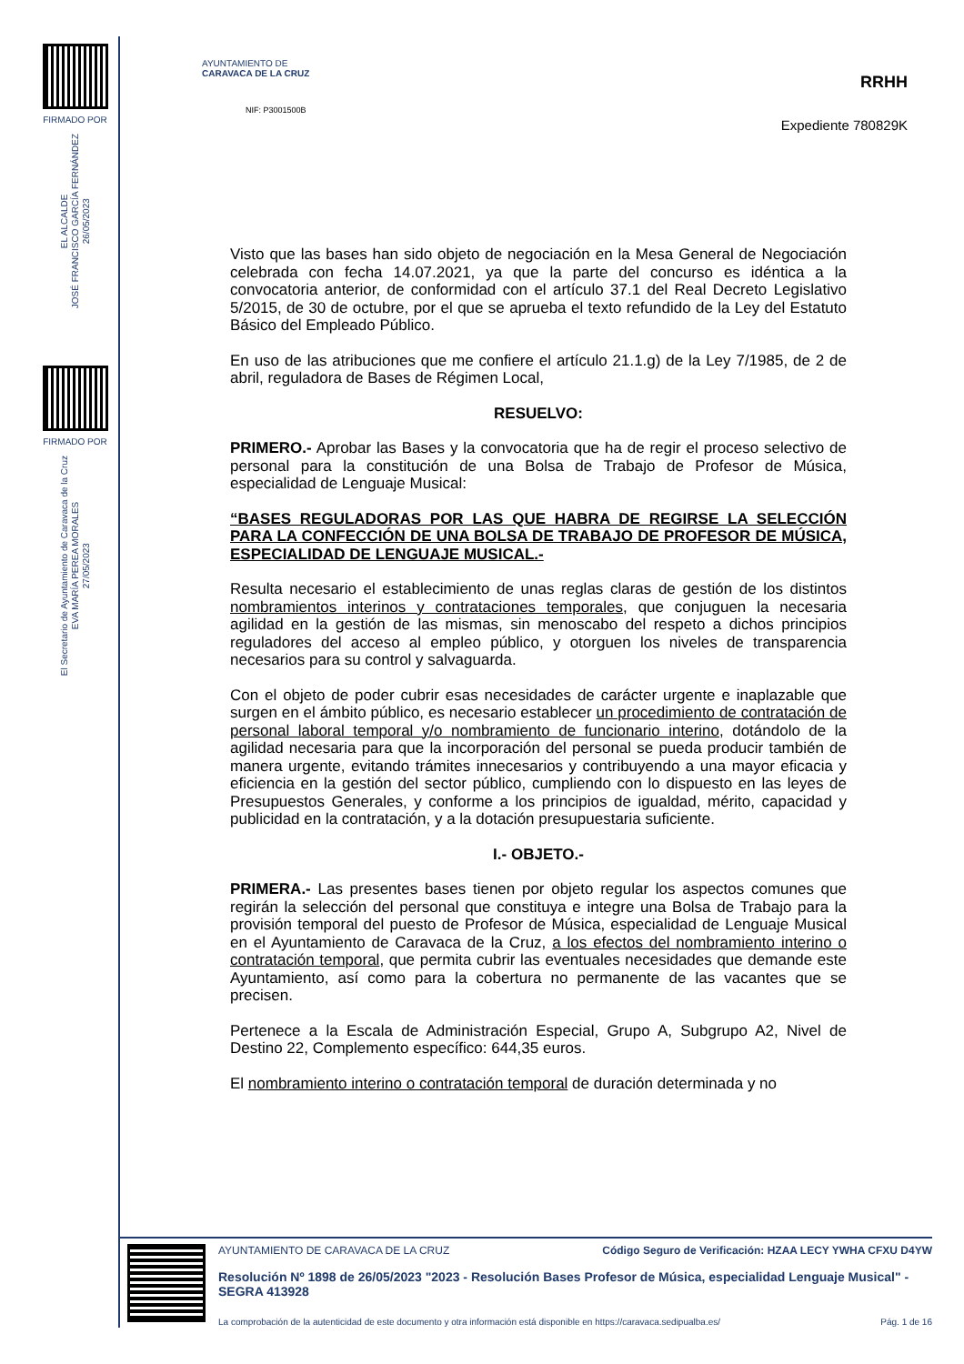FIRMADO POR
EL ALCALDE
JOSÉ FRANCISCO GARCÍA FERNÁNDEZ
26/05/2023
FIRMADO POR
El Secretario de Ayuntamiento de Caravaca de la Cruz
EVA MARÍA PEREA MORALES
27/05/2023
RRHH
Expediente 780829K
AYUNTAMIENTO DE
CARAVACA DE LA CRUZ
NIF: P3001500B
Visto que las bases han sido objeto de negociación en la Mesa General de Negociación celebrada con fecha 14.07.2021, ya que la parte del concurso es idéntica a la convocatoria anterior, de conformidad con el artículo 37.1 del Real Decreto Legislativo 5/2015, de 30 de octubre, por el que se aprueba el texto refundido de la Ley del Estatuto Básico del Empleado Público.
En uso de las atribuciones que me confiere el artículo 21.1.g) de la Ley 7/1985, de 2 de abril, reguladora de Bases de Régimen Local,
RESUELVO:
PRIMERO.- Aprobar las Bases y la convocatoria que ha de regir el proceso selectivo de personal para la constitución de una Bolsa de Trabajo de Profesor de Música, especialidad de Lenguaje Musical:
“BASES REGULADORAS POR LAS QUE HABRA DE REGIRSE LA SELECCIÓN PARA LA CONFECCIÓN DE UNA BOLSA DE TRABAJO DE PROFESOR DE MÚSICA, ESPECIALIDAD DE LENGUAJE MUSICAL.-
Resulta necesario el establecimiento de unas reglas claras de gestión de los distintos nombramientos interinos y contrataciones temporales, que conjuguen la necesaria agilidad en la gestión de las mismas, sin menoscabo del respeto a dichos principios reguladores del acceso al empleo público, y otorguen los niveles de transparencia necesarios para su control y salvaguarda.
Con el objeto de poder cubrir esas necesidades de carácter urgente e inaplazable que surgen en el ámbito público, es necesario establecer un procedimiento de contratación de personal laboral temporal y/o nombramiento de funcionario interino, dotándolo de la agilidad necesaria para que la incorporación del personal se pueda producir también de manera urgente, evitando trámites innecesarios y contribuyendo a una mayor eficacia y eficiencia en la gestión del sector público, cumpliendo con lo dispuesto en las leyes de Presupuestos Generales, y conforme a los principios de igualdad, mérito, capacidad y publicidad en la contratación, y a la dotación presupuestaria suficiente.
I.- OBJETO.-
PRIMERA.- Las presentes bases tienen por objeto regular los aspectos comunes que regirán la selección del personal que constituya e integre una Bolsa de Trabajo para la provisión temporal del puesto de Profesor de Música, especialidad de Lenguaje Musical en el Ayuntamiento de Caravaca de la Cruz, a los efectos del nombramiento interino o contratación temporal, que permita cubrir las eventuales necesidades que demande este Ayuntamiento, así como para la cobertura no permanente de las vacantes que se precisen.
Pertenece a la Escala de Administración Especial, Grupo A, Subgrupo A2, Nivel de Destino 22, Complemento específico: 644,35 euros.
El nombramiento interino o contratación temporal de duración determinada y no
AYUNTAMIENTO DE CARAVACA DE LA CRUZ Código Seguro de Verificación: HZAA LECY YWHA CFXU D4YW
Resolución Nº 1898 de 26/05/2023 "2023 - Resolución Bases Profesor de Música, especialidad Lenguaje Musical" - SEGRA 413928
La comprobación de la autenticidad de este documento y otra información está disponible en https://caravaca.sedipualba.es/ Pág. 1 de 16